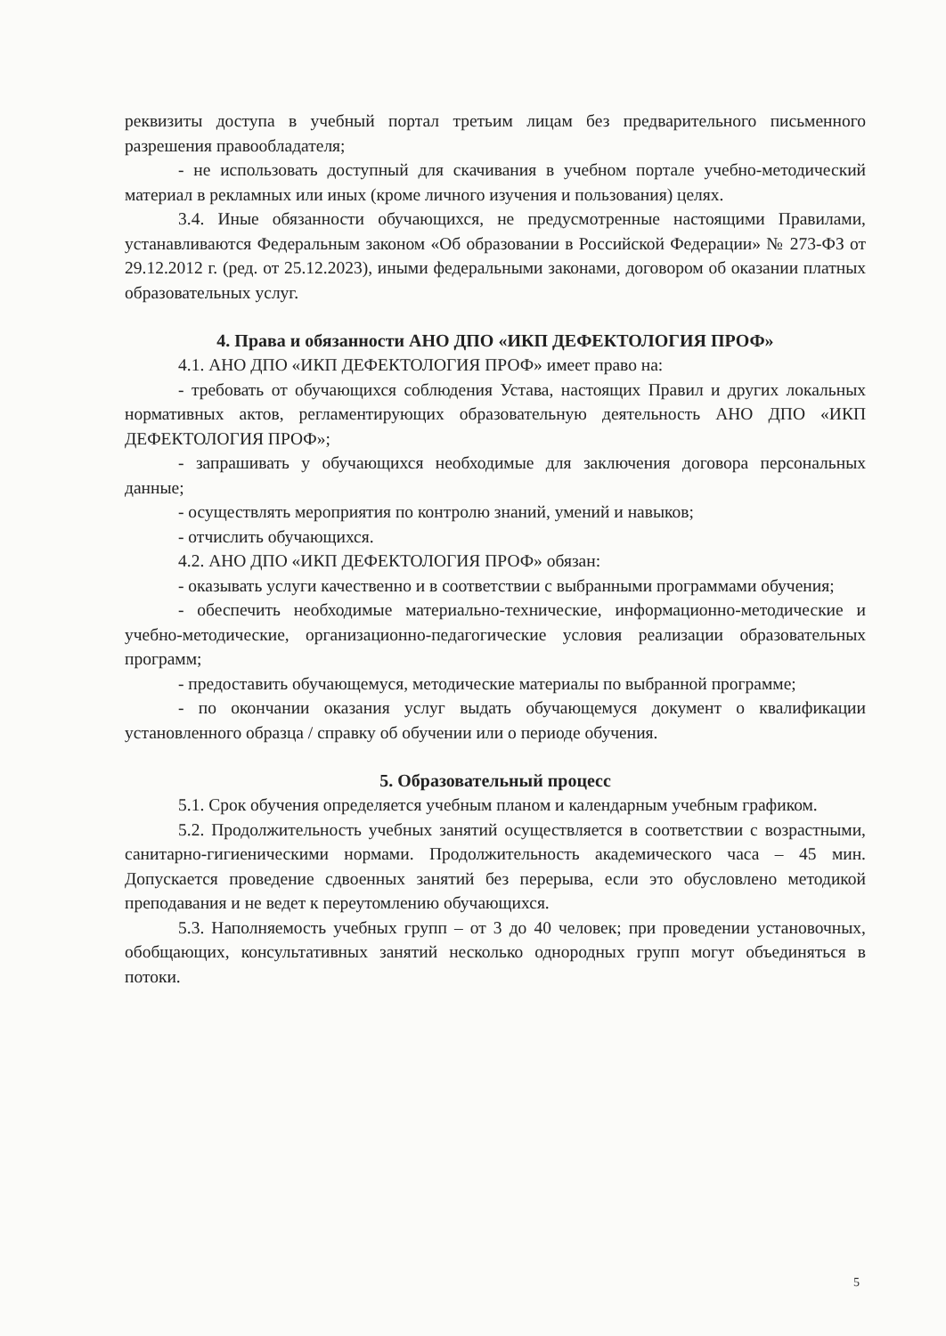реквизиты доступа в учебный портал третьим лицам без предварительного письменного разрешения правообладателя;
- не использовать доступный для скачивания в учебном портале учебно-методический материал в рекламных или иных (кроме личного изучения и пользования) целях.
3.4. Иные обязанности обучающихся, не предусмотренные настоящими Правилами, устанавливаются Федеральным законом «Об образовании в Российской Федерации» № 273-ФЗ от 29.12.2012 г. (ред. от 25.12.2023), иными федеральными законами, договором об оказании платных образовательных услуг.
4. Права и обязанности АНО ДПО «ИКП ДЕФЕКТОЛОГИЯ ПРОФ»
4.1. АНО ДПО «ИКП ДЕФЕКТОЛОГИЯ ПРОФ» имеет право на:
- требовать от обучающихся соблюдения Устава, настоящих Правил и других локальных нормативных актов, регламентирующих образовательную деятельность АНО ДПО «ИКП ДЕФЕКТОЛОГИЯ ПРОФ»;
- запрашивать у обучающихся необходимые для заключения договора персональных данные;
- осуществлять мероприятия по контролю знаний, умений и навыков;
- отчислить обучающихся.
4.2. АНО ДПО «ИКП ДЕФЕКТОЛОГИЯ ПРОФ» обязан:
- оказывать услуги качественно и в соответствии с выбранными программами обучения;
- обеспечить необходимые материально-технические, информационно-методические и учебно-методические, организационно-педагогические условия реализации образовательных программ;
- предоставить обучающемуся, методические материалы по выбранной программе;
- по окончании оказания услуг выдать обучающемуся документ о квалификации установленного образца / справку об обучении или о периоде обучения.
5. Образовательный процесс
5.1. Срок обучения определяется учебным планом и календарным учебным графиком.
5.2. Продолжительность учебных занятий осуществляется в соответствии с возрастными, санитарно-гигиеническими нормами. Продолжительность академического часа – 45 мин. Допускается проведение сдвоенных занятий без перерыва, если это обусловлено методикой преподавания и не ведет к переутомлению обучающихся.
5.3. Наполняемость учебных групп – от 3 до 40 человек; при проведении установочных, обобщающих, консультативных занятий несколько однородных групп могут объединяться в потоки.
5